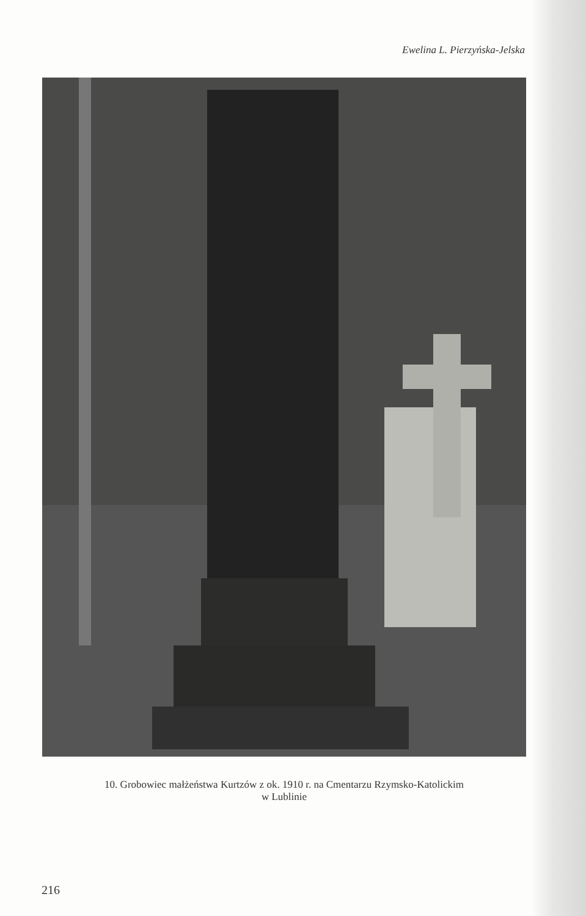Ewelina L. Pierzyńska-Jelska
10. Grobowiec małżeństwa Kurtzów z ok. 1910 r. na Cmentarzu Rzymsko-Katolickim
w Lublinie
216